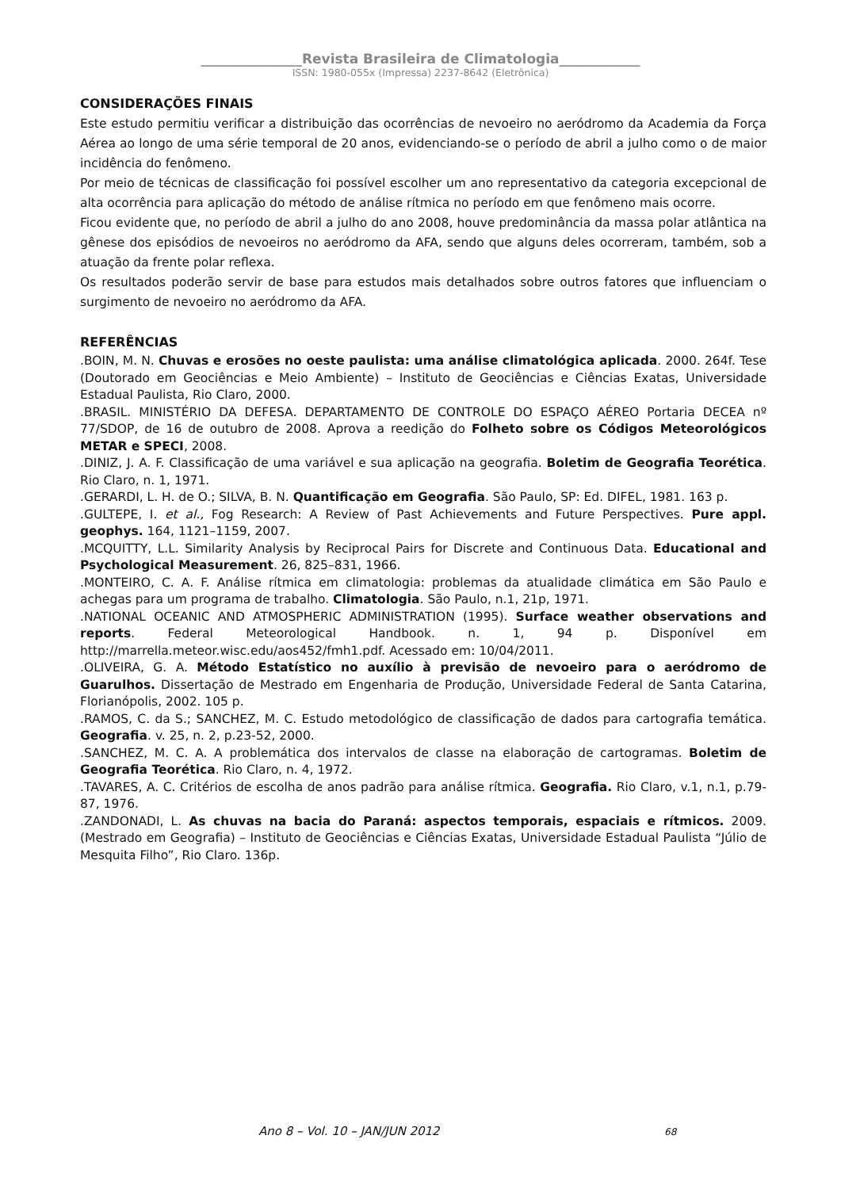_______________Revista Brasileira de Climatologia____________
ISSN: 1980-055x (Impressa) 2237-8642 (Eletrônica)
CONSIDERAÇÕES FINAIS
Este estudo permitiu verificar a distribuição das ocorrências de nevoeiro no aeródromo da Academia da Força Aérea ao longo de uma série temporal de 20 anos, evidenciando-se o período de abril a julho como o de maior incidência do fenômeno.
Por meio de técnicas de classificação foi possível escolher um ano representativo da categoria excepcional de alta ocorrência para aplicação do método de análise rítmica no período em que fenômeno mais ocorre.
Ficou evidente que, no período de abril a julho do ano 2008, houve predominância da massa polar atlântica na gênese dos episódios de nevoeiros no aeródromo da AFA, sendo que alguns deles ocorreram, também, sob a atuação da frente polar reflexa.
Os resultados poderão servir de base para estudos mais detalhados sobre outros fatores que influenciam o surgimento de nevoeiro no aeródromo da AFA.
REFERÊNCIAS
.BOIN, M. N. Chuvas e erosões no oeste paulista: uma análise climatológica aplicada. 2000. 264f. Tese (Doutorado em Geociências e Meio Ambiente) – Instituto de Geociências e Ciências Exatas, Universidade Estadual Paulista, Rio Claro, 2000.
.BRASIL. MINISTÉRIO DA DEFESA. DEPARTAMENTO DE CONTROLE DO ESPAÇO AÉREO Portaria DECEA nº 77/SDOP, de 16 de outubro de 2008. Aprova a reedição do Folheto sobre os Códigos Meteorológicos METAR e SPECI, 2008.
.DINIZ, J. A. F. Classificação de uma variável e sua aplicação na geografia. Boletim de Geografia Teorética. Rio Claro, n. 1, 1971.
.GERARDI, L. H. de O.; SILVA, B. N. Quantificação em Geografia. São Paulo, SP: Ed. DIFEL, 1981. 163 p.
.GULTEPE, I. et al., Fog Research: A Review of Past Achievements and Future Perspectives. Pure appl. geophys. 164, 1121–1159, 2007.
.MCQUITTY, L.L. Similarity Analysis by Reciprocal Pairs for Discrete and Continuous Data. Educational and Psychological Measurement. 26, 825–831, 1966.
.MONTEIRO, C. A. F. Análise rítmica em climatologia: problemas da atualidade climática em São Paulo e achegas para um programa de trabalho. Climatologia. São Paulo, n.1, 21p, 1971.
.NATIONAL OCEANIC AND ATMOSPHERIC ADMINISTRATION (1995). Surface weather observations and reports. Federal Meteorological Handbook. n. 1, 94 p. Disponível em http://marrella.meteor.wisc.edu/aos452/fmh1.pdf. Acessado em: 10/04/2011.
.OLIVEIRA, G. A. Método Estatístico no auxílio à previsão de nevoeiro para o aeródromo de Guarulhos. Dissertação de Mestrado em Engenharia de Produção, Universidade Federal de Santa Catarina, Florianópolis, 2002. 105 p.
.RAMOS, C. da S.; SANCHEZ, M. C. Estudo metodológico de classificação de dados para cartografia temática. Geografia. v. 25, n. 2, p.23-52, 2000.
.SANCHEZ, M. C. A. A problemática dos intervalos de classe na elaboração de cartogramas. Boletim de Geografia Teorética. Rio Claro, n. 4, 1972.
.TAVARES, A. C. Critérios de escolha de anos padrão para análise rítmica. Geografia. Rio Claro, v.1, n.1, p.79-87, 1976.
.ZANDONADI, L. As chuvas na bacia do Paraná: aspectos temporais, espaciais e rítmicos. 2009. (Mestrado em Geografia) – Instituto de Geociências e Ciências Exatas, Universidade Estadual Paulista “Júlio de Mesquita Filho”, Rio Claro. 136p.
Ano 8 – Vol. 10 – JAN/JUN 2012 68